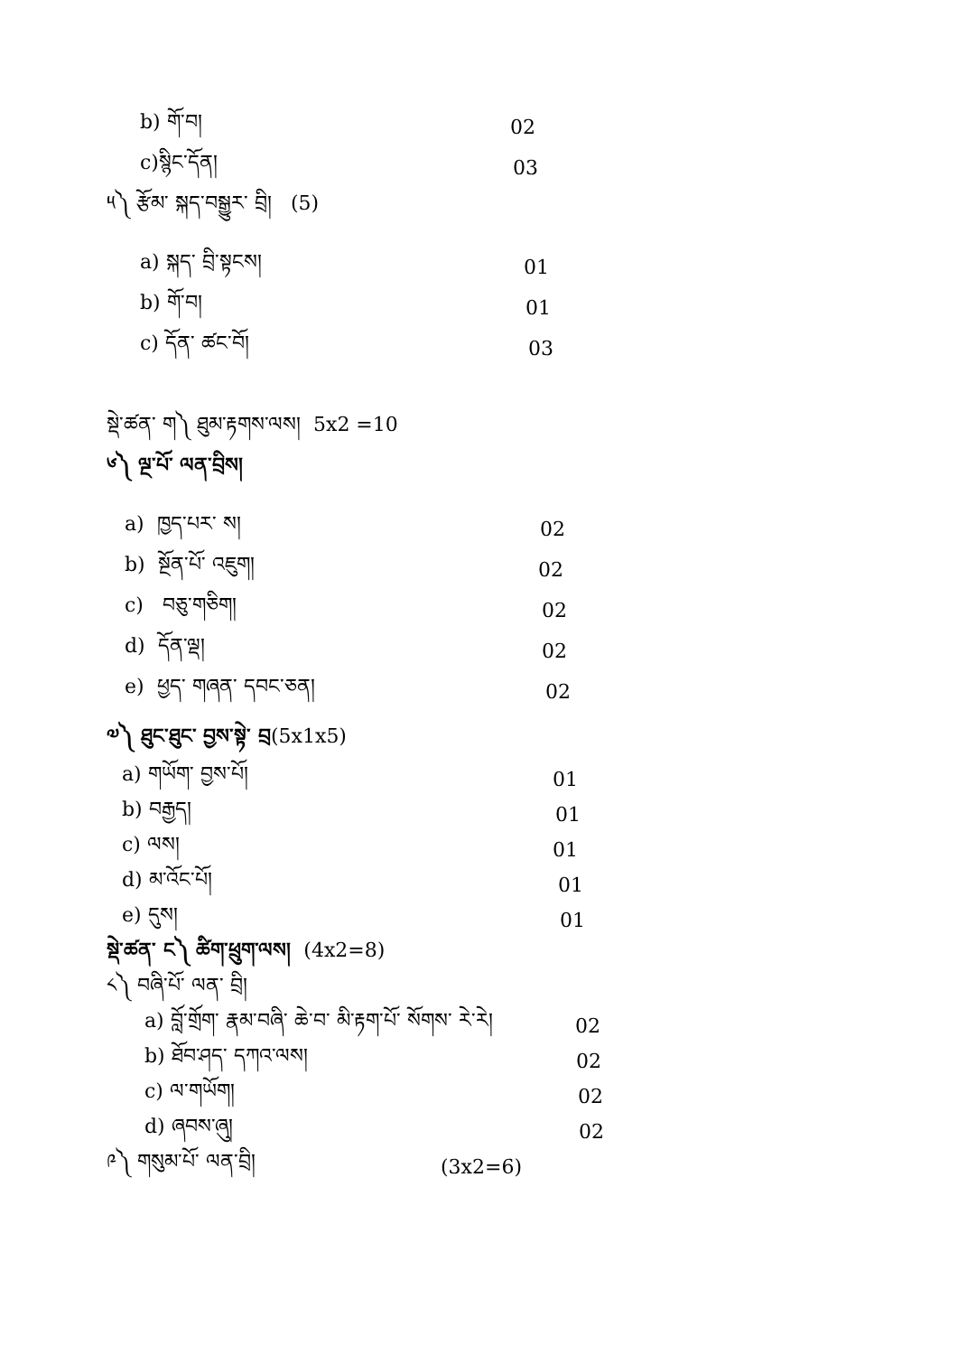b) གོ་བ། 02
c)སྙིང་དོན། 03
༥༽ རྩོམ་ སྐད་བསྒྱུར་ བྲི། (5)
a) སྐད་ བྲི་སྟངས། 01
b) གོ་བ། 01
c) དོན་ ཚང་བོ། 03
སྡེ་ཚན་ ག༽ ཐུམ་རྟགས་ལས། 5x2 =10
༦༽ ལྔ་པོ་ ལན་བྲིས།
a) ཁྱད་པར་ ས། 02
b) སྔོན་པོ་ འཇུག། 02
c) བཅུ་གཅིག། 02
d) དོན་ལྡ། 02
e) ཕྱད་ གཞན་ དབང་ཅན། 02
༧༽ ཐུང་ཐུང་ བྱས་སྟེ་ བྲ(5x1x5)
a) གཡོག་ བྱས་པོ། 01
b) བརྒྱད། 01
c) ལས། 01
d) མ་འོང་པོ། 01
e) དུས། 01
སྡེ་ཚན་ ང༽ ཚིག་ཕྲུག་ལས། (4x2=8)
༨༽ བཞི་པོ་ ལན་ བྲི།
a) བློ་གྲོག་ རྣམ་བཞི་ ཆེ་བ་ མི་རྟག་པོ་ སོགས་ རེ་རེ། 02
b) ཐོབ་ཤད་ དཀའ་ལས། 02
c) ལ་གཡོག། 02
d) ཞབས་ཞུ། 02
༩༽ གསུམ་པོ་ ལན་བྲི། (3x2=6)